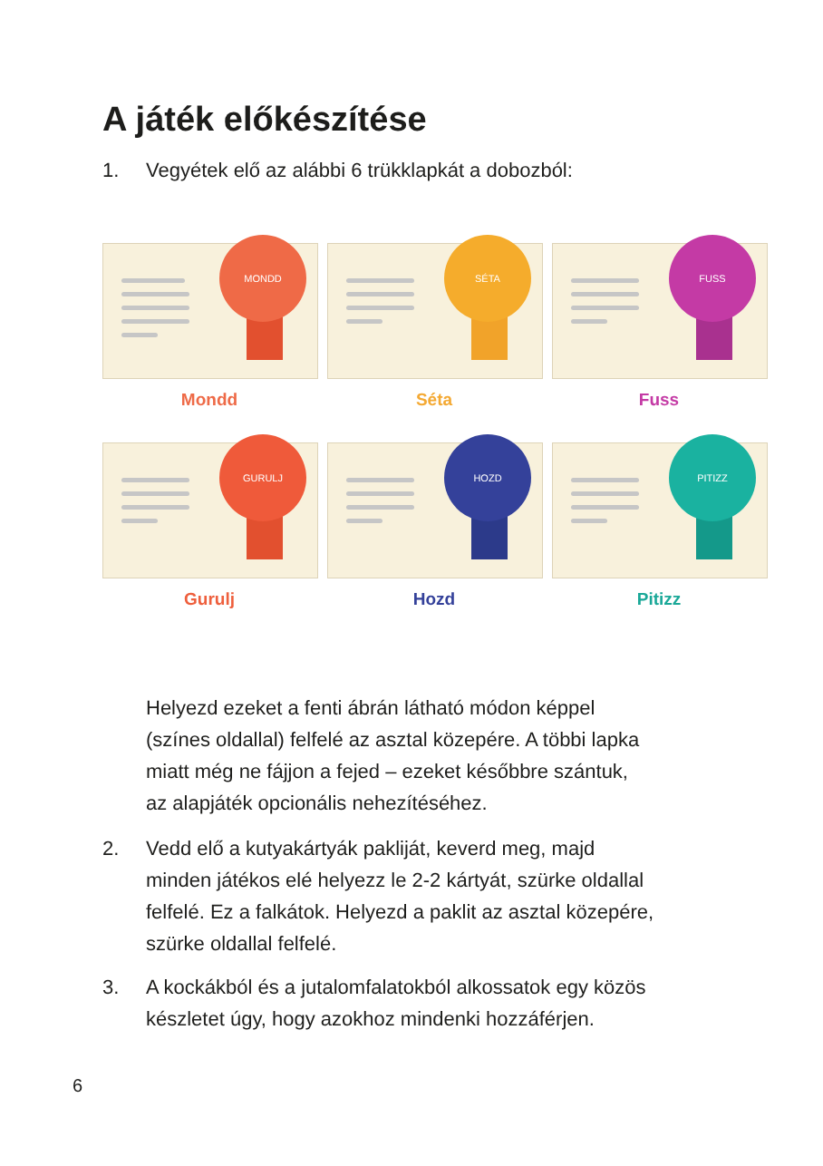A játék előkészítése
1. Vegyétek elő az alábbi 6 trükklapkát a dobozból:
MONDD
Mondd
SÉTA
Séta
FUSS
Fuss
GURULJ
Gurulj
HOZD
Hozd
PITIZZ
Pitizz
Helyezd ezeket a fenti ábrán látható módon képpel
(színes oldallal) felfelé az asztal közepére. A többi lapka
miatt még ne fájjon a fejed – ezeket későbbre szántuk,
az alapjáték opcionális nehezítéséhez.
2. Vedd elő a kutyakártyák pakliját, keverd meg, majd
minden játékos elé helyezz le 2-2 kártyát, szürke oldallal
felfelé. Ez a falkátok. Helyezd a paklit az asztal közepére,
szürke oldallal felfelé.
3. A kockákból és a jutalomfalatokból alkossatok egy közös
készletet úgy, hogy azokhoz mindenki hozzáférjen.
6